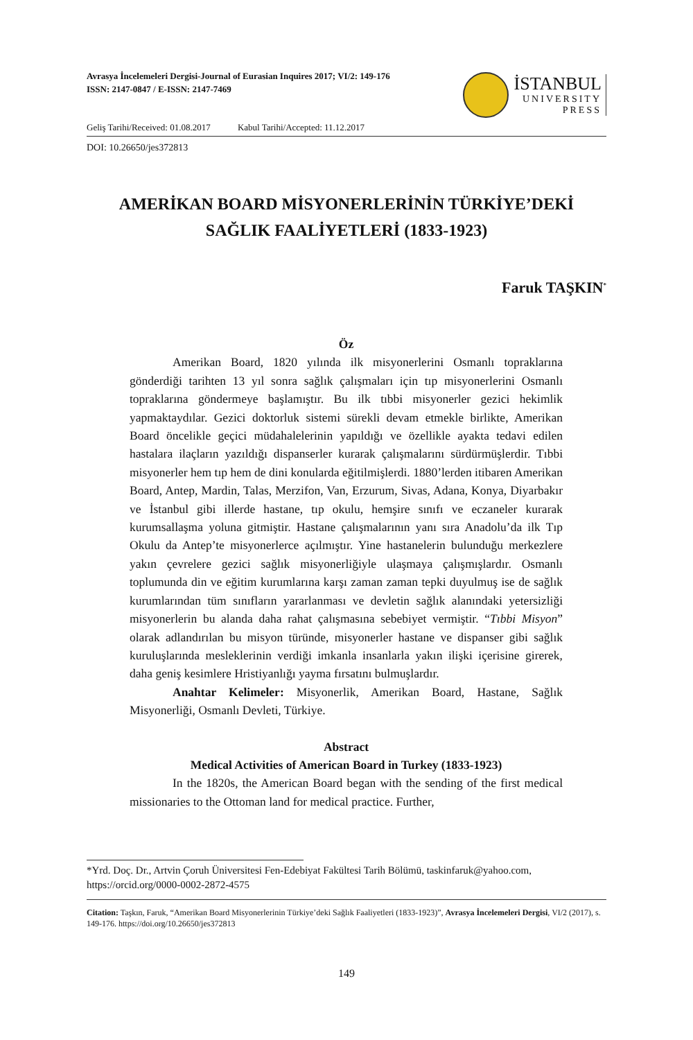Avrasya İncelemeleri Dergisi-Journal of Eurasian Inquires 2017; VI/2: 149-176
ISSN: 2147-0847 / E-ISSN: 2147-7469
İSTANBUL
UNIVERSITY
PRESS
Geliş Tarihi/Received: 01.08.2017 Kabul Tarihi/Accepted: 11.12.2017
DOI: 10.26650/jes372813
AMERİKAN BOARD MİSYONERLERİNİN TÜRKİYE’DEKİ
SAĞLIK FAALİYETLERİ (1833-1923)
Faruk TAŞKIN<sup>*</sup>
Öz
Amerikan Board, 1820 yılında ilk misyonerlerini Osmanlı topraklarına gönderdiği tarihten 13 yıl sonra sağlık çalışmaları için tıp misyonerlerini Osmanlı topraklarına göndermeye başlamıştır. Bu ilk tıbbi misyonerler gezici hekimlik yapmaktaydılar. Gezici doktorluk sistemi sürekli devam etmekle birlikte, Amerikan Board öncelikle geçici müdahalelerinin yapıldığı ve özellikle ayakta tedavi edilen hastalara ilaçların yazıldığı dispanserler kurarak çalışmalarını sürdürmüşlerdir. Tıbbi misyonerler hem tıp hem de dini konularda eğitilmişlerdi. 1880’lerden itibaren Amerikan Board, Antep, Mardin, Talas, Merzifon, Van, Erzurum, Sivas, Adana, Konya, Diyarbakır ve İstanbul gibi illerde hastane, tıp okulu, hemşire sınıfı ve eczaneler kurarak kurumsallaşma yoluna gitmiştir. Hastane çalışmalarının yanı sıra Anadolu’da ilk Tıp Okulu da Antep’te misyonerlerce açılmıştır. Yine hastanelerin bulunduğu merkezlere yakın çevrelere gezici sağlık misyonerliğiyle ulaşmaya çalışmışlardır. Osmanlı toplumunda din ve eğitim kurumlarına karşı zaman zaman tepki duyulmuş ise de sağlık kurumlarından tüm sınıfların yararlanması ve devletin sağlık alanındaki yetersizliği misyonerlerin bu alanda daha rahat çalışmasına sebebiyet vermiştir. “Tıbbi Misyon” olarak adlandırılan bu misyon türünde, misyonerler hastane ve dispanser gibi sağlık kuruluşlarında mesleklerinin verdiği imkanla insanlarla yakın ilişki içerisine girerek, daha geniş kesimlere Hristiyanlığı yayma fırsatını bulmuşlardır.
Anahtar Kelimeler: Misyonerlik, Amerikan Board, Hastane, Sağlık Misyonerliği, Osmanlı Devleti, Türkiye.
Abstract
Medical Activities of American Board in Turkey (1833-1923)
In the 1820s, the American Board began with the sending of the first medical missionaries to the Ottoman land for medical practice. Further,
*Yrd. Doç. Dr., Artvin Çoruh Üniversitesi Fen-Edebiyat Fakültesi Tarih Bölümü, taskinfaruk@yahoo.com, https://orcid.org/0000-0002-2872-4575
Citation: Taşkın, Faruk, “Amerikan Board Misyonerlerinin Türkiye’deki Sağlık Faaliyetleri (1833-1923)”, Avrasya İncelemeleri Dergisi, VI/2 (2017), s. 149-176. https://doi.org/10.26650/jes372813
149